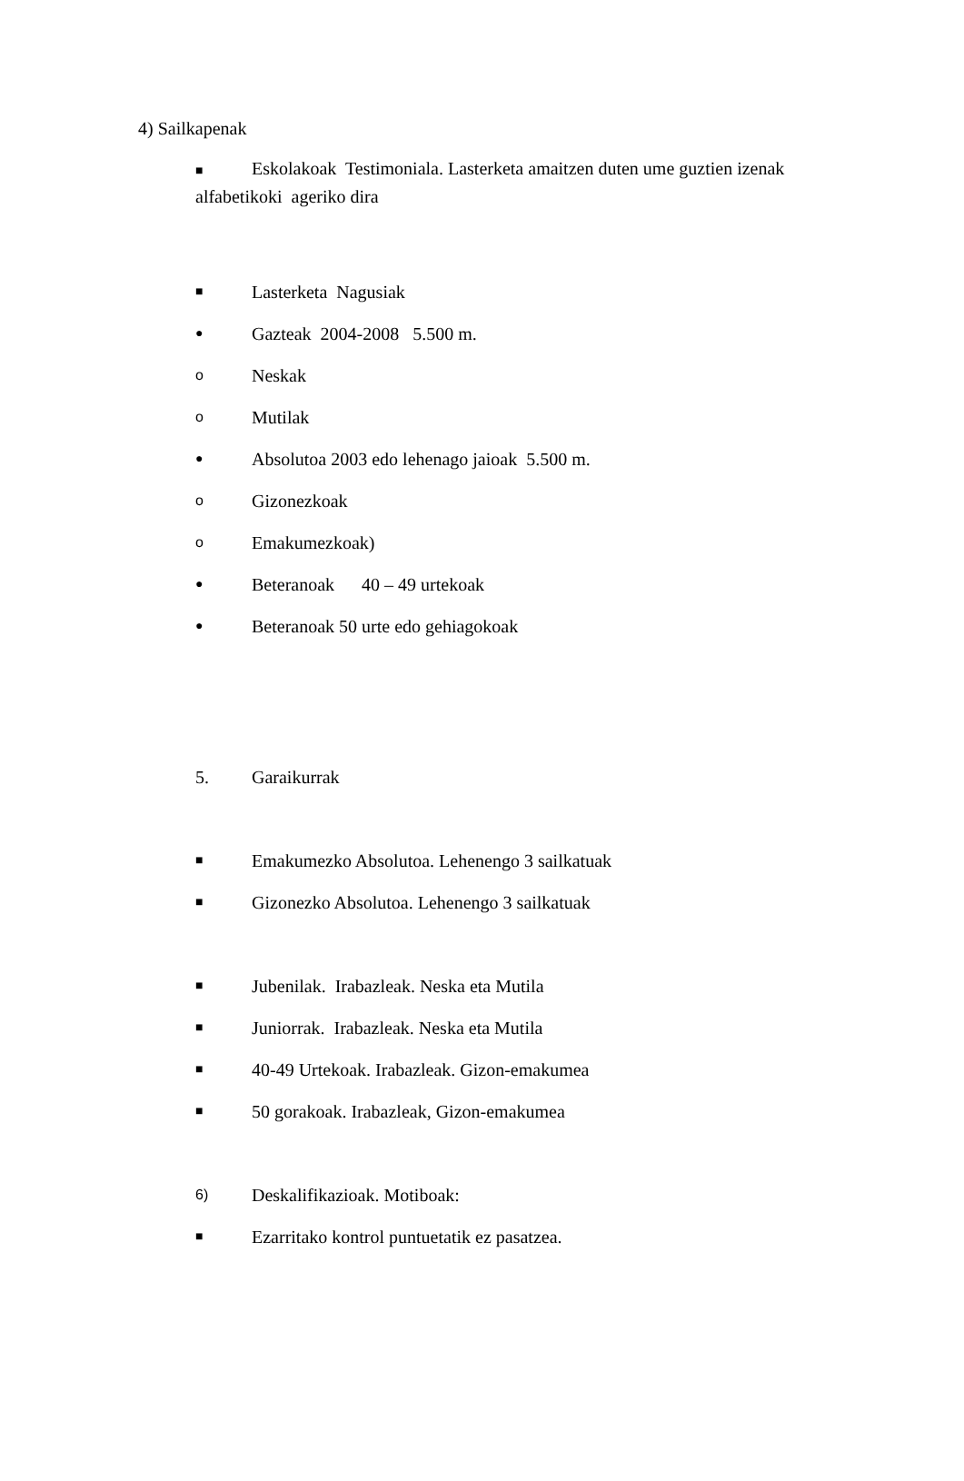4) Sailkapenak
■ Eskolakoak Testimoniala. Lasterketa amaitzen duten ume guztien izenak alfabetikoki ageriko dira
■ Lasterketa Nagusiak
● Gazteak 2004-2008 5.500 m.
o Neskak
o Mutilak
● Absolutoa 2003 edo lehenago jaioak 5.500 m.
o Gizonezkoak
o Emakumezkoak)
● Beteranoak 40 – 49 urtekoak
● Beteranoak 50 urte edo gehiagokoak
5. Garaikurrak
■ Emakumezko Absolutoa. Lehenengo 3 sailkatuak
■ Gizonezko Absolutoa. Lehenengo 3 sailkatuak
■ Jubenilak. Irabazleak. Neska eta Mutila
■ Juniorrak. Irabazleak. Neska eta Mutila
■ 40-49 Urtekoak. Irabazleak. Gizon-emakumea
■ 50 gorakoak. Irabazleak, Gizon-emakumea
6) Deskalifikazioak. Motiboak:
■ Ezarritako kontrol puntuetatik ez pasatzea.